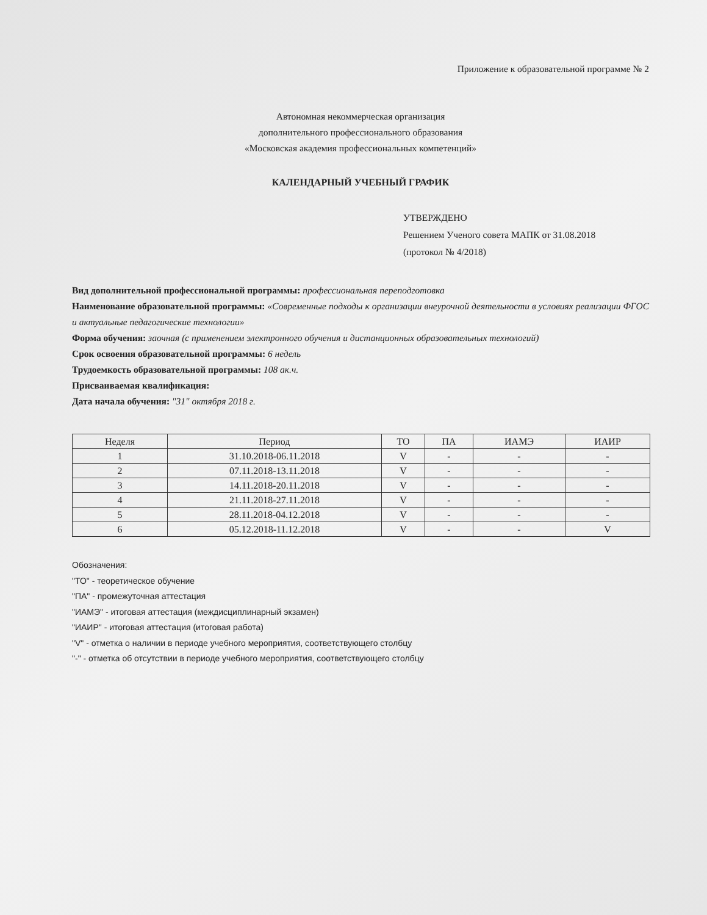Приложение к образовательной программе № 2
Автономная некоммерческая организация
дополнительного профессионального образования
«Московская академия профессиональных компетенций»
КАЛЕНДАРНЫЙ УЧЕБНЫЙ ГРАФИК
УТВЕРЖДЕНО
Решением Ученого совета МАПК от 31.08.2018
(протокол № 4/2018)
Вид дополнительной профессиональной программы: профессиональная переподготовка
Наименование образовательной программы: «Современные подходы к организации внеурочной деятельности в условиях реализации ФГОС и актуальные педагогические технологии»
Форма обучения: заочная (с применением электронного обучения и дистанционных образовательных технологий)
Срок освоения образовательной программы: 6 недель
Трудоемкость образовательной программы: 108 ак.ч.
Присваиваемая квалификация:
Дата начала обучения: "31" октября 2018 г.
| Неделя | Период | ТО | ПА | ИАМЭ | ИАИР |
| --- | --- | --- | --- | --- | --- |
| 1 | 31.10.2018-06.11.2018 | V | - | - | - |
| 2 | 07.11.2018-13.11.2018 | V | - | - | - |
| 3 | 14.11.2018-20.11.2018 | V | - | - | - |
| 4 | 21.11.2018-27.11.2018 | V | - | - | - |
| 5 | 28.11.2018-04.12.2018 | V | - | - | - |
| 6 | 05.12.2018-11.12.2018 | V | - | - | V |
Обозначения:
"ТО" - теоретическое обучение
"ПА" - промежуточная аттестация
"ИАМЭ" - итоговая аттестация (междисциплинарный экзамен)
"ИАИР" - итоговая аттестация (итоговая работа)
"V" - отметка о наличии в периоде учебного мероприятия, соответствующего столбцу
"-" - отметка об отсутствии в периоде учебного мероприятия, соответствующего столбцу